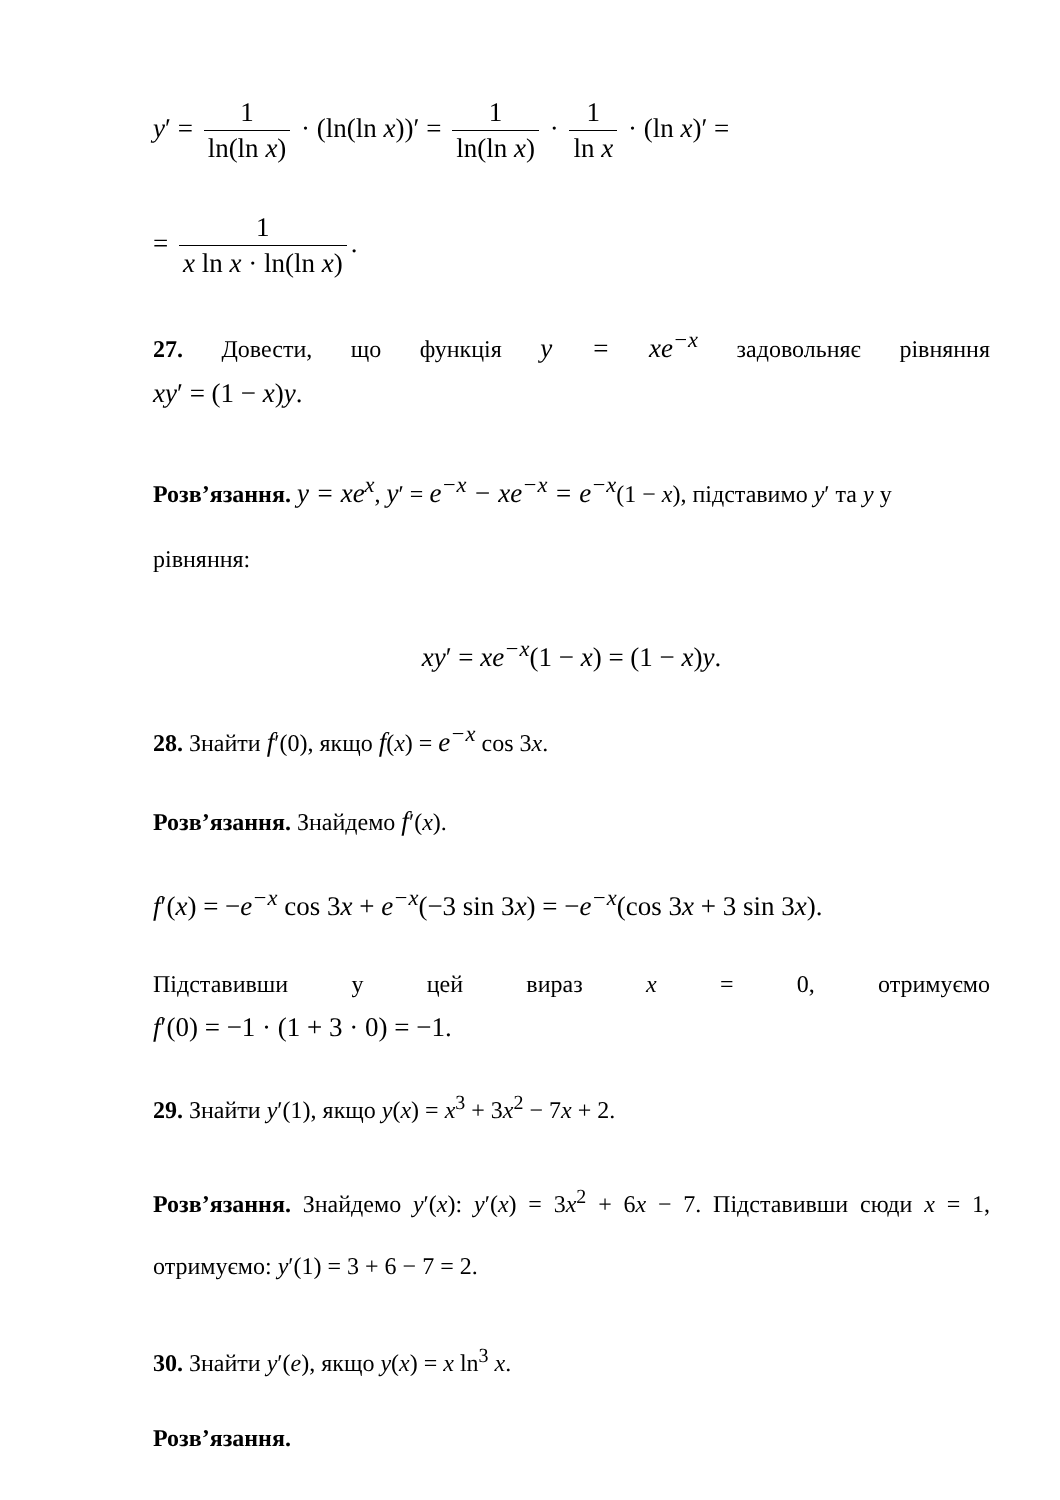y′ = 1 ln(ln x) · (ln(ln x))′ = 1 ln(ln x) · 1 ln x · (ln x)′ =
= 1 x ln x · ln(ln x).
27. Довести, що функція y = xe<sup>−x</sup> задовольняє рівняння
xy′ = (1 − x)y.
Розв’язання. y = xe<sup>x</sup>, y′ = e<sup>−x</sup> − xe<sup>−x</sup> = e<sup>−x</sup>(1 − x), підставимо y′ та y у рівняння:
xy′ = xe<sup>−x</sup>(1 − x) = (1 − x)y.
28. Знайти f′(0), якщо f(x) = e<sup>−x</sup> cos 3x.
Розв’язання. Знайдемо f′(x).
f′(x) = −e<sup>−x</sup> cos 3x + e<sup>−x</sup>(−3 sin 3x) = −e<sup>−x</sup>(cos 3x + 3 sin 3x).
Підставивши у цей вираз x = 0, отримуємо
f′(0) = −1 · (1 + 3 · 0) = −1.
29. Знайти y′(1), якщо y(x) = x<sup>3</sup> + 3x<sup>2</sup> − 7x + 2.
Розв’язання. Знайдемо y′(x): y′(x) = 3x<sup>2</sup> + 6x − 7. Підставивши сюди x = 1, отримуємо: y′(1) = 3 + 6 − 7 = 2.
30. Знайти y′(e), якщо y(x) = x ln<sup>3</sup> x.
Розв’язання.